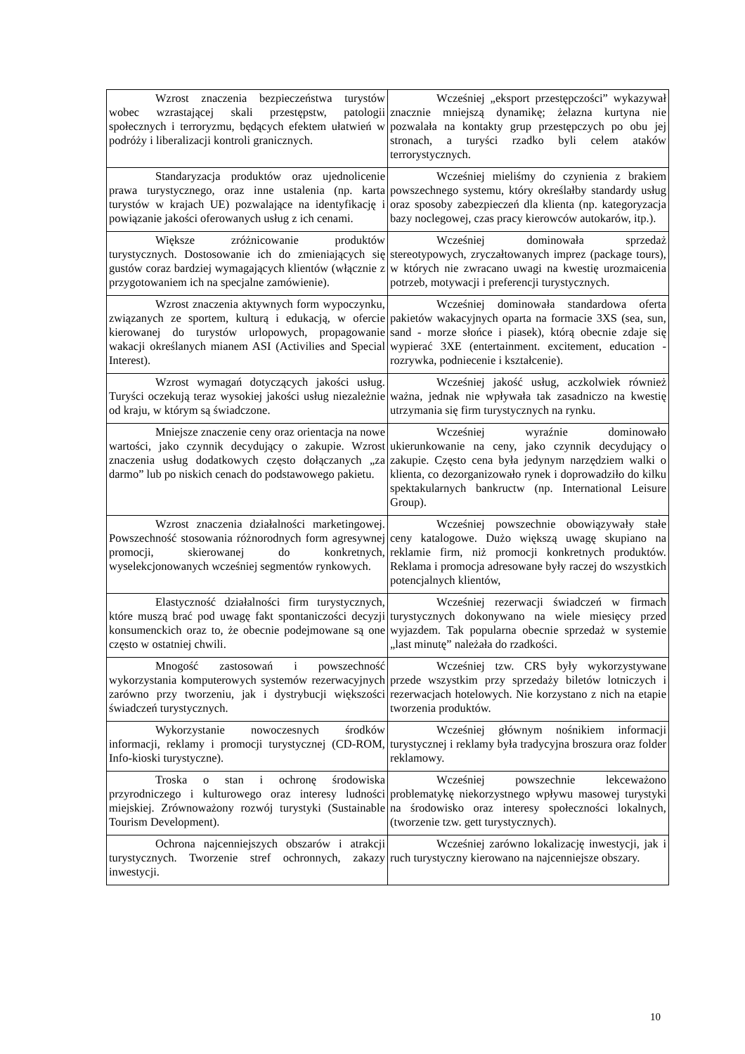| Wzrost znaczenia bezpieczeństwa turystów wobec wzrastającej skali przestępstw, patologii społecznych i terroryzmu, będących efektem ułatwień w podróży i liberalizacji kontroli granicznych. | Wcześniej „eksport przestępczości” wykazywał znacznie mniejszą dynamikę; żelazna kurtyna nie pozwalała na kontakty grup przestępczych po obu jej stronach, a turyści rzadko byli celem ataków terrorystycznych. |
| Standaryzacja produktów oraz ujednolicenie prawa turystycznego, oraz inne ustalenia (np. karta turystów w krajach UE) pozwalające na identyfikację i powiązanie jakości oferowanych usług z ich cenami. | Wcześniej mieliśmy do czynienia z brakiem powszechnego systemu, który określałby standardy usług oraz sposoby zabezpieczeń dla klienta (np. kategoryzacja bazy noclegowej, czas pracy kierowców autokarów, itp.). |
| Większe zróżnicowanie produktów turystycznych. Dostosowanie ich do zmieniających się gustów coraz bardziej wymagających klientów (włącznie z przygotowaniem ich na specjalne zamówienie). | Wcześniej dominowała sprzedaż stereotypowych, zryczałtowanych imprez (package tours), w których nie zwracano uwagi na kwestię urozmaicenia potrzeb, motywacji i preferencji turystycznych. |
| Wzrost znaczenia aktywnych form wypoczynku, związanych ze sportem, kulturą i edukacją, w ofercie kierowanej do turystów urlopowych, propagowanie wakacji określanych mianem ASI (Activilies and Special Interest). | Wcześniej dominowała standardowa oferta pakietów wakacyjnych oparta na formacie 3XS (sea, sun, sand - morze słońce i piasek), którą obecnie zdaje się wypierać 3XE (entertainment. excitement, education - rozrywka, podniecenie i kształcenie). |
| Wzrost wymagań dotyczących jakości usług. Turyści oczekują teraz wysokiej jakości usług niezależnie od kraju, w którym są świadczone. | Wcześniej jakość usług, aczkolwiek również ważna, jednak nie wpływała tak zasadniczo na kwestię utrzymania się firm turystycznych na rynku. |
| Mniejsze znaczenie ceny oraz orientacja na nowe wartości, jako czynnik decydujący o zakupie. Wzrost znaczenia usług dodatkowych często dołączanych „za darmo” lub po niskich cenach do podstawowego pakietu. | Wcześniej wyraźnie dominowało ukierunkowanie na ceny, jako czynnik decydujący o zakupie. Często cena była jedynym narzędziem walki o klienta, co dezorganizowało rynek i doprowadziło do kilku spektakularnych bankructw (np. International Leisure Group). |
| Wzrost znaczenia działalności marketingowej. Powszechność stosowania różnorodnych form agresywnej promocji, skierowanej do konkretnych, wyselekcjonowanych wcześniej segmentów rynkowych. | Wcześniej powszechnie obowiązywały stałe ceny katalogowe. Dużo większą uwagę skupiano na reklamie firm, niż promocji konkretnych produktów. Reklama i promocja adresowane były raczej do wszystkich potencjalnych klientów, |
| Elastyczność działalności firm turystycznych, które muszą brać pod uwagę fakt spontaniczości decyzji konsumenckich oraz to, że obecnie podejmowane są one często w ostatniej chwili. | Wcześniej rezerwacji świadczeń w firmach turystycznych dokonywano na wiele miesięcy przed wyjazdem. Tak popularna obecnie sprzedaż w systemie „last minutę” należała do rzadkości. |
| Mnogość zastosowań i powszechność wykorzystania komputerowych systemów rezerwacyjnych zarówno przy tworzeniu, jak i dystrybucji większości świadczeń turystycznych. | Wcześniej tzw. CRS były wykorzystywane przede wszystkim przy sprzedaży biletów lotniczych i rezerwacjach hotelowych. Nie korzystano z nich na etapie tworzenia produktów. |
| Wykorzystanie nowoczesnych środków informacji, reklamy i promocji turystycznej (CD-ROM, Info-kioski turystyczne). | Wcześniej głównym nośnikiem informacji turystycznej i reklamy była tradycyjna broszura oraz folder reklamowy. |
| Troska o stan i ochronę środowiska przyrodniczego i kulturowego oraz interesy ludności miejskiej. Zrównoważony rozwój turystyki (Sustainable Tourism Development). | Wcześniej powszechnie lekceważono problematykę niekorzystnego wpływu masowej turystyki na środowisko oraz interesy społeczności lokalnych, (tworzenie tzw. gett turystycznych). |
| Ochrona najcenniejszych obszarów i atrakcji turystycznych. Tworzenie stref ochronnych, zakazy inwestycji. | Wcześniej zarówno lokalizację inwestycji, jak i ruch turystyczny kierowano na najcenniejsze obszary. |
10